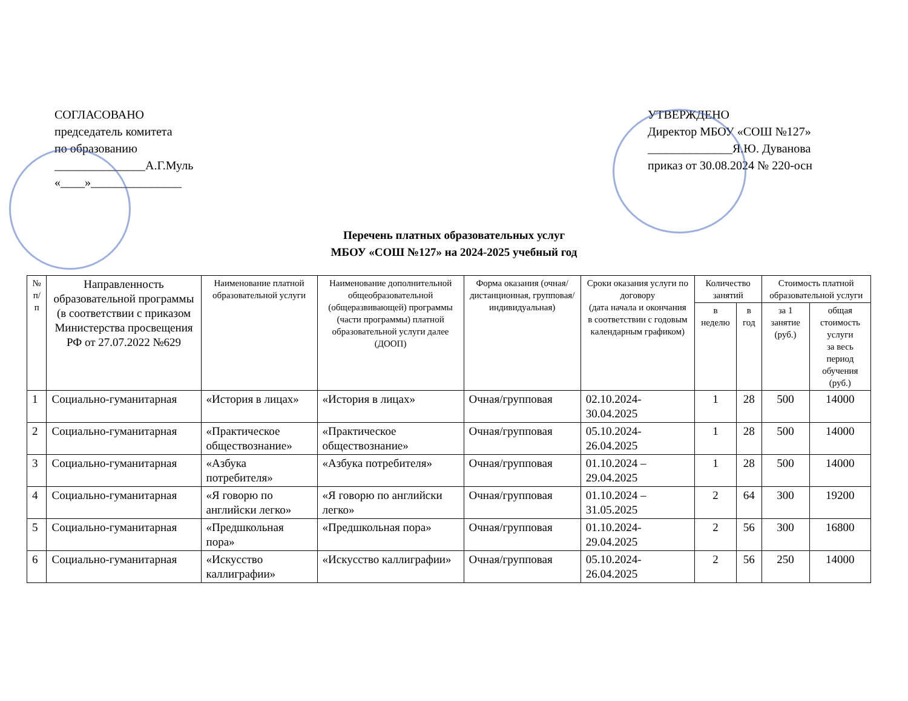СОГЛАСОВАНО
председатель комитета
по образованию
_______________А.Г.Муль
«____»_______________
УТВЕРЖДЕНО
Директор МБОУ «СОШ №127»
______________Я.Ю. Дуванова
приказ от 30.08.2024 № 220-осн
Перечень платных образовательных услуг
МБОУ «СОШ №127» на 2024-2025 учебный год
| № п/п | Направленность образовательной программы (в соответствии с приказом Министерства просвещения РФ от 27.07.2022 №629 | Наименование платной образовательной услуги | Наименование дополнительной общеобразовательной (общеразвивающей) программы (части программы) платной образовательной услуги далее (ДООП) | Форма оказания (очная/ дистанционная, групповая/ индивидуальная) | Сроки оказания услуги по договору (дата начала и окончания в соответствии с годовым календарным графиком) | Количество занятий | | Стоимость платной образовательной услуги | |
| --- | --- | --- | --- | --- | --- | --- | --- | --- | --- |
| | | | | | | в неделю | в год | за 1 занятие (руб.) | общая стоимость услуги за весь период обучения (руб.) |
| 1 | Социально-гуманитарная | «История в лицах» | «История в лицах» | Очная/групповая | 02.10.2024-30.04.2025 | 1 | 28 | 500 | 14000 |
| 2 | Социально-гуманитарная | «Практическое обществознание» | «Практическое обществознание» | Очная/групповая | 05.10.2024-26.04.2025 | 1 | 28 | 500 | 14000 |
| 3 | Социально-гуманитарная | «Азбука потребителя» | «Азбука потребителя» | Очная/групповая | 01.10.2024 – 29.04.2025 | 1 | 28 | 500 | 14000 |
| 4 | Социально-гуманитарная | «Я говорю по английски легко» | «Я говорю по английски легко» | Очная/групповая | 01.10.2024 – 31.05.2025 | 2 | 64 | 300 | 19200 |
| 5 | Социально-гуманитарная | «Предшкольная пора» | «Предшкольная пора» | Очная/групповая | 01.10.2024-29.04.2025 | 2 | 56 | 300 | 16800 |
| 6 | Социально-гуманитарная | «Искусство каллиграфии» | «Искусство каллиграфии» | Очная/групповая | 05.10.2024-26.04.2025 | 2 | 56 | 250 | 14000 |